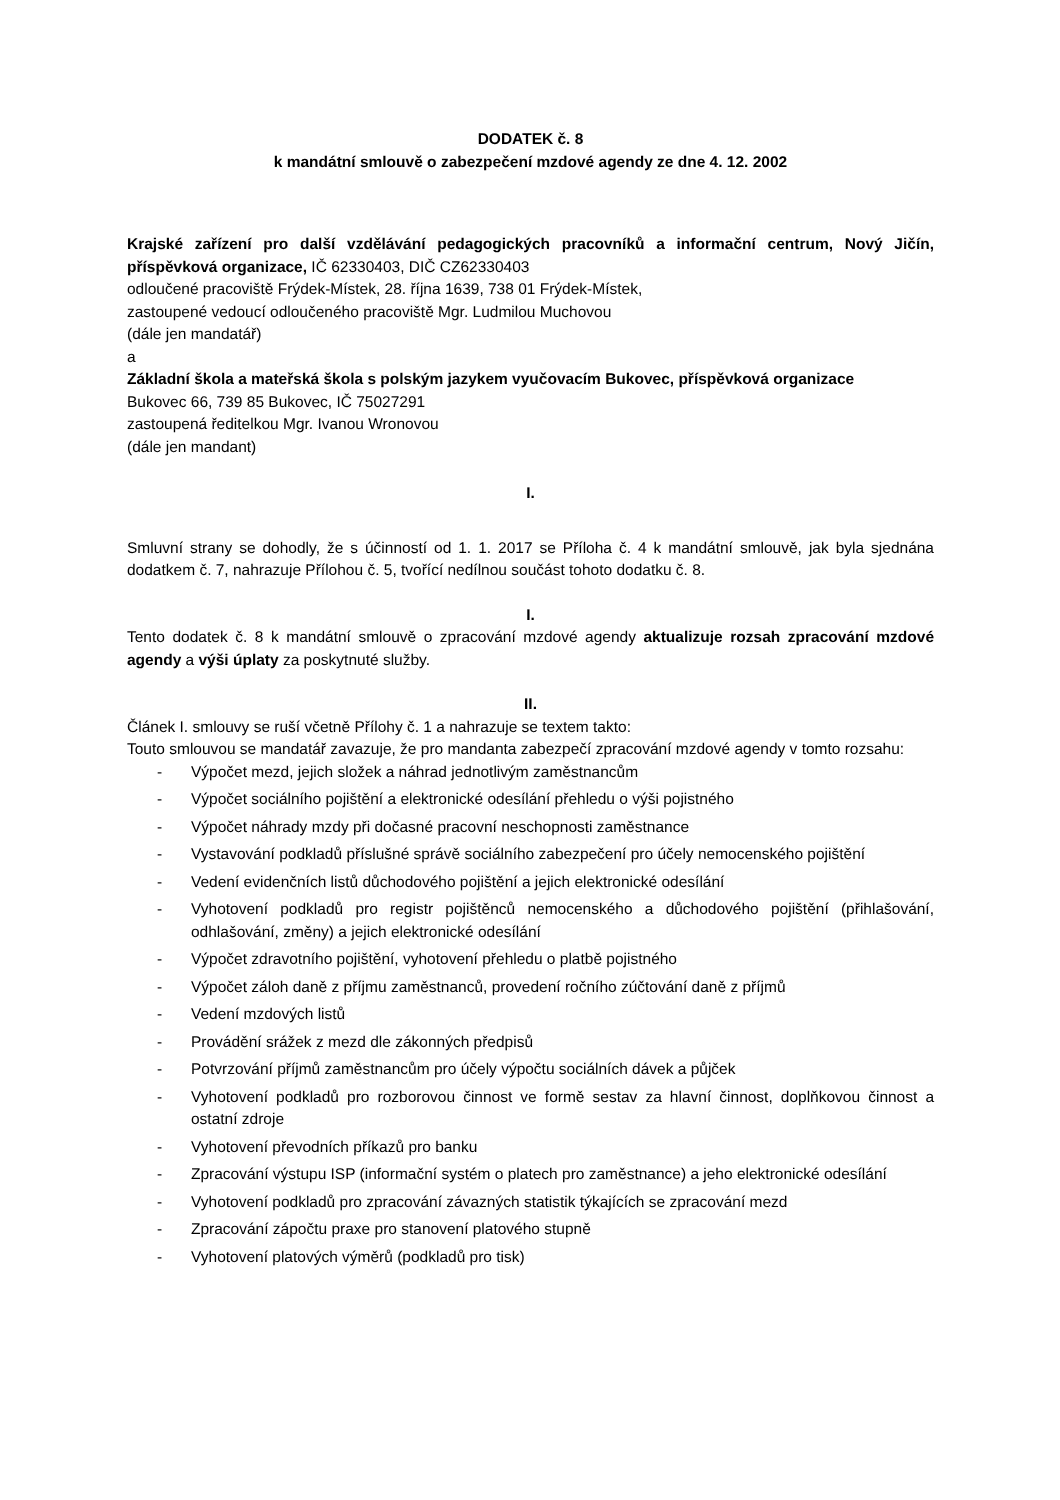DODATEK č. 8
k mandátní smlouvě o zabezpečení mzdové agendy ze dne 4. 12. 2002
Krajské zařízení pro další vzdělávání pedagogických pracovníků a informační centrum, Nový Jičín, příspěvková organizace, IČ 62330403, DIČ CZ62330403
odloučené pracoviště Frýdek-Místek, 28. října 1639, 738 01 Frýdek-Místek,
zastoupené vedoucí odloučeného pracoviště Mgr. Ludmilou Muchovou
(dále jen mandatář)
a
Základní škola a mateřská škola s polským jazykem vyučovacím Bukovec, příspěvková organizace
Bukovec 66, 739 85 Bukovec, IČ 75027291
zastoupená ředitelkou Mgr. Ivanou Wronovou
(dále jen mandant)
I.
Smluvní strany se dohodly, že s účinností od 1. 1. 2017 se Příloha č. 4 k mandátní smlouvě, jak byla sjednána dodatkem č. 7, nahrazuje Přílohou č. 5, tvořící nedílnou součást tohoto dodatku č. 8.
I.
Tento dodatek č. 8 k mandátní smlouvě o zpracování mzdové agendy aktualizuje rozsah zpracování mzdové agendy a výši úplaty za poskytnuté služby.
II.
Článek I. smlouvy se ruší včetně Přílohy č. 1 a nahrazuje se textem takto:
Touto smlouvou se mandatář zavazuje, že pro mandanta zabezpečí zpracování mzdové agendy v tomto rozsahu:
- Výpočet mezd, jejich složek a náhrad jednotlivým zaměstnancům
- Výpočet sociálního pojištění a elektronické odesílání přehledu o výši pojistného
- Výpočet náhrady mzdy při dočasné pracovní neschopnosti zaměstnance
- Vystavování podkladů příslušné správě sociálního zabezpečení pro účely nemocenského pojištění
- Vedení evidenčních listů důchodového pojištění a jejich elektronické odesílání
- Vyhotovení podkladů pro registr pojištěnců nemocenského a důchodového pojištění (přihlašování, odhlašování, změny) a jejich elektronické odesílání
- Výpočet zdravotního pojištění, vyhotovení přehledu o platbě pojistného
- Výpočet záloh daně z příjmu zaměstnanců, provedení ročního zúčtování daně z příjmů
- Vedení mzdových listů
- Provádění srážek z mezd dle zákonných předpisů
- Potvrzování příjmů zaměstnancům pro účely výpočtu sociálních dávek a půjček
- Vyhotovení podkladů pro rozborovou činnost ve formě sestav za hlavní činnost, doplňkovou činnost a ostatní zdroje
- Vyhotovení převodních příkazů pro banku
- Zpracování výstupu ISP (informační systém o platech pro zaměstnance) a jeho elektronické odesílání
- Vyhotovení podkladů pro zpracování závazných statistik týkajících se zpracování mezd
- Zpracování zápočtu praxe pro stanovení platového stupně
- Vyhotovení platových výměrů (podkladů pro tisk)